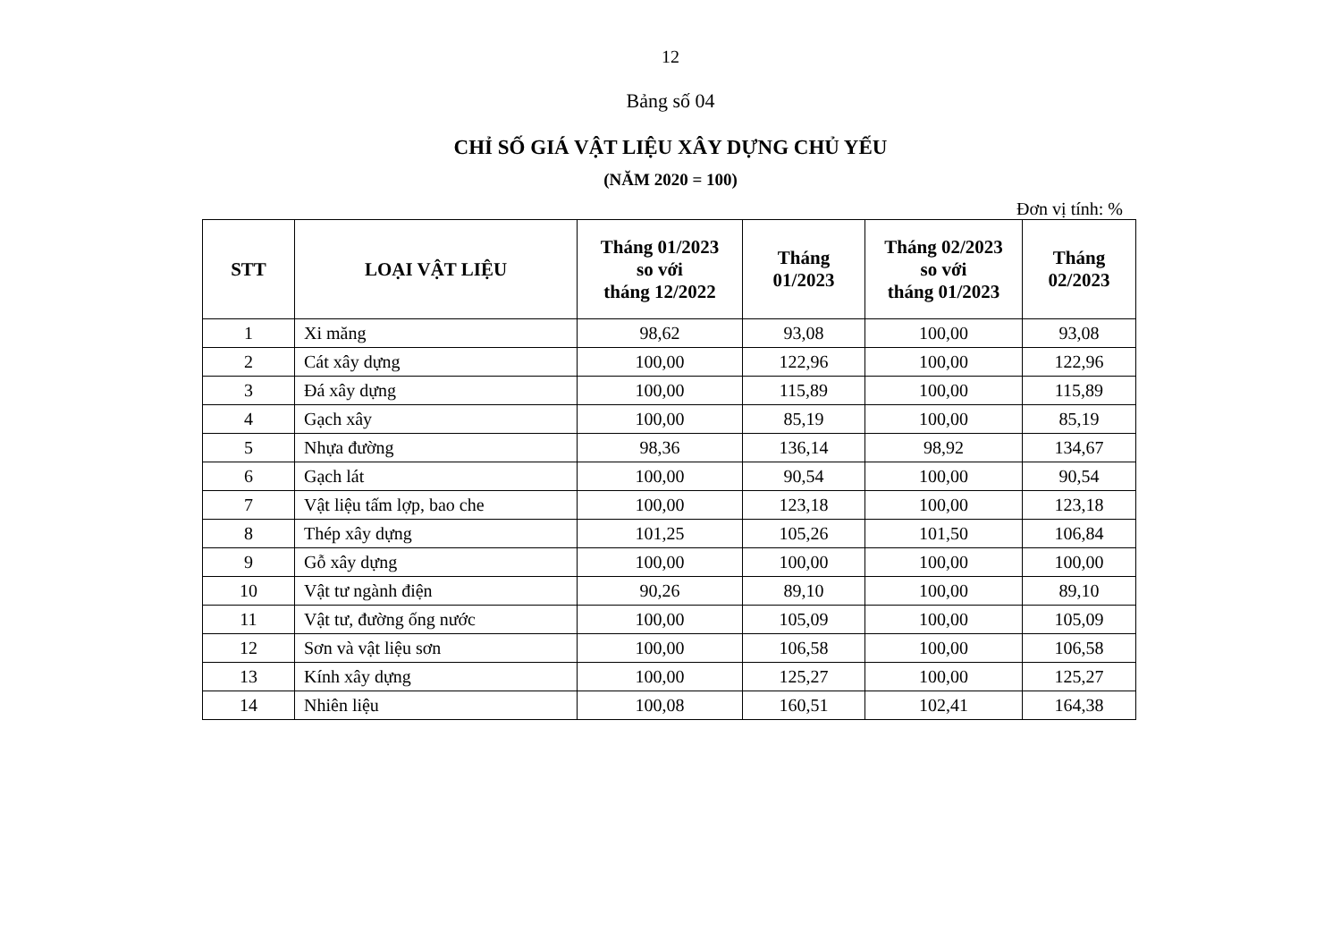12
Bảng số 04
CHỈ SỐ GIÁ VẬT LIỆU XÂY DỰNG CHỦ YẾU
(NĂM 2020 = 100)
Đơn vị tính: %
| STT | LOẠI VẬT LIỆU | Tháng 01/2023 so với tháng 12/2022 | Tháng 01/2023 | Tháng 02/2023 so với tháng 01/2023 | Tháng 02/2023 |
| --- | --- | --- | --- | --- | --- |
| 1 | Xi măng | 98,62 | 93,08 | 100,00 | 93,08 |
| 2 | Cát xây dựng | 100,00 | 122,96 | 100,00 | 122,96 |
| 3 | Đá xây dựng | 100,00 | 115,89 | 100,00 | 115,89 |
| 4 | Gạch xây | 100,00 | 85,19 | 100,00 | 85,19 |
| 5 | Nhựa đường | 98,36 | 136,14 | 98,92 | 134,67 |
| 6 | Gạch lát | 100,00 | 90,54 | 100,00 | 90,54 |
| 7 | Vật liệu tấm lợp, bao che | 100,00 | 123,18 | 100,00 | 123,18 |
| 8 | Thép xây dựng | 101,25 | 105,26 | 101,50 | 106,84 |
| 9 | Gỗ xây dựng | 100,00 | 100,00 | 100,00 | 100,00 |
| 10 | Vật tư ngành điện | 90,26 | 89,10 | 100,00 | 89,10 |
| 11 | Vật tư, đường ống nước | 100,00 | 105,09 | 100,00 | 105,09 |
| 12 | Sơn và vật liệu sơn | 100,00 | 106,58 | 100,00 | 106,58 |
| 13 | Kính xây dựng | 100,00 | 125,27 | 100,00 | 125,27 |
| 14 | Nhiên liệu | 100,08 | 160,51 | 102,41 | 164,38 |